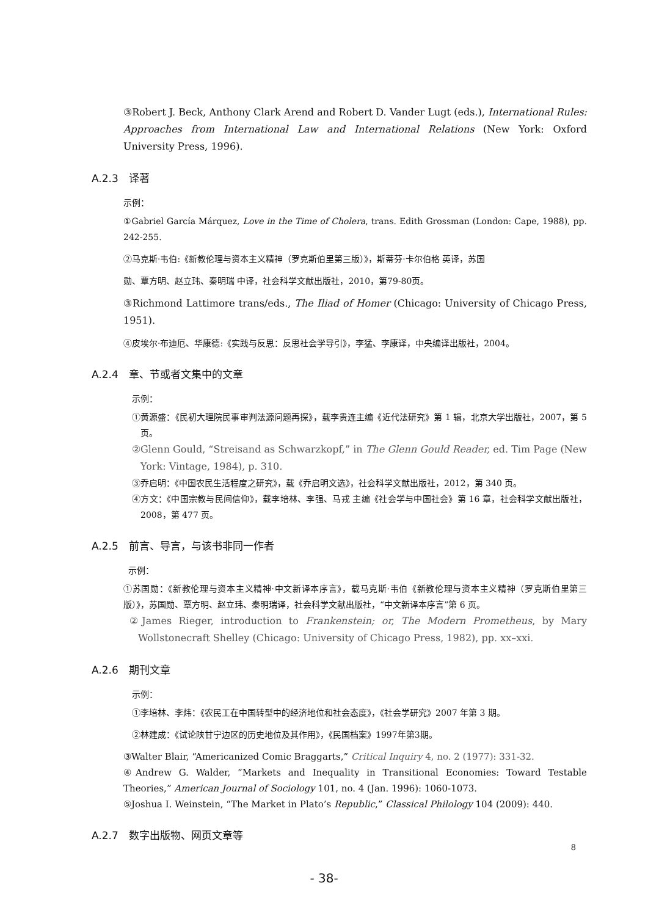③Robert J. Beck, Anthony Clark Arend and Robert D. Vander Lugt (eds.), International Rules: Approaches from International Law and International Relations (New York: Oxford University Press, 1996).
A.2.3　译著
示例：
①Gabriel García Márquez, Love in the Time of Cholera, trans. Edith Grossman (London: Cape, 1988), pp. 242-255.
②马克斯·韦伯:《新教伦理与资本主义精神（罗克斯伯里第三版）》，斯蒂芬·卡尔伯格 英译，苏国
勋、覃方明、赵立玮、秦明瑞 中译，社会科学文献出版社，2010，第79-80页。
③Richmond Lattimore trans/eds., The Iliad of Homer (Chicago: University of Chicago Press, 1951).
④皮埃尔·布迪厄、华康德:《实践与反思：反思社会学导引》，李猛、李康译，中央编译出版社，2004。
A.2.4　章、节或者文集中的文章
示例：
①黄源盛：《民初大理院民事审判法源问题再探》，载李贵连主编《近代法研究》第 1 辑，北京大学出版社，2007，第 5 页。
②Glenn Gould, “Streisand as Schwarzkopf,” in The Glenn Gould Reader, ed. Tim Page (New York: Vintage, 1984), p. 310.
③乔启明：《中国农民生活程度之研究》，载《乔启明文选》，社会科学文献出版社，2012，第 340 页。
④方文：《中国宗教与民间信仰》，载李培林、李强、马戎 主编《社会学与中国社会》第 16 章，社会科学文献出版社，2008，第 477 页。
A.2.5　前言、导言，与该书非同一作者
示例：
①苏国勋：《新教伦理与资本主义精神·中文新译本序言》，载马克斯·韦伯《新教伦理与资本主义精神（罗克斯伯里第三版）》，苏国勋、覃方明、赵立玮、秦明瑞译，社会科学文献出版社，“中文新译本序言”第 6 页。
②James Rieger, introduction to Frankenstein; or, The Modern Prometheus, by Mary Wollstonecraft Shelley (Chicago: University of Chicago Press, 1982), pp. xx–xxi.
A.2.6　期刊文章
示例：
①李培林、李炜：《农民工在中国转型中的经济地位和社会态度》，《社会学研究》2007 年第 3 期。
②林建成：《试论陕甘宁边区的历史地位及其作用》，《民国档案》1997年第3期。
③Walter Blair, “Americanized Comic Braggarts,” Critical Inquiry 4, no. 2 (1977): 331-32.
④Andrew G. Walder, “Markets and Inequality in Transitional Economies: Toward Testable Theories,” American Journal of Sociology 101, no. 4 (Jan. 1996): 1060-1073.
⑤Joshua I. Weinstein, “The Market in Plato’s Republic,” Classical Philology 104 (2009): 440.
A.2.7　数字出版物、网页文章等
8
- 38-